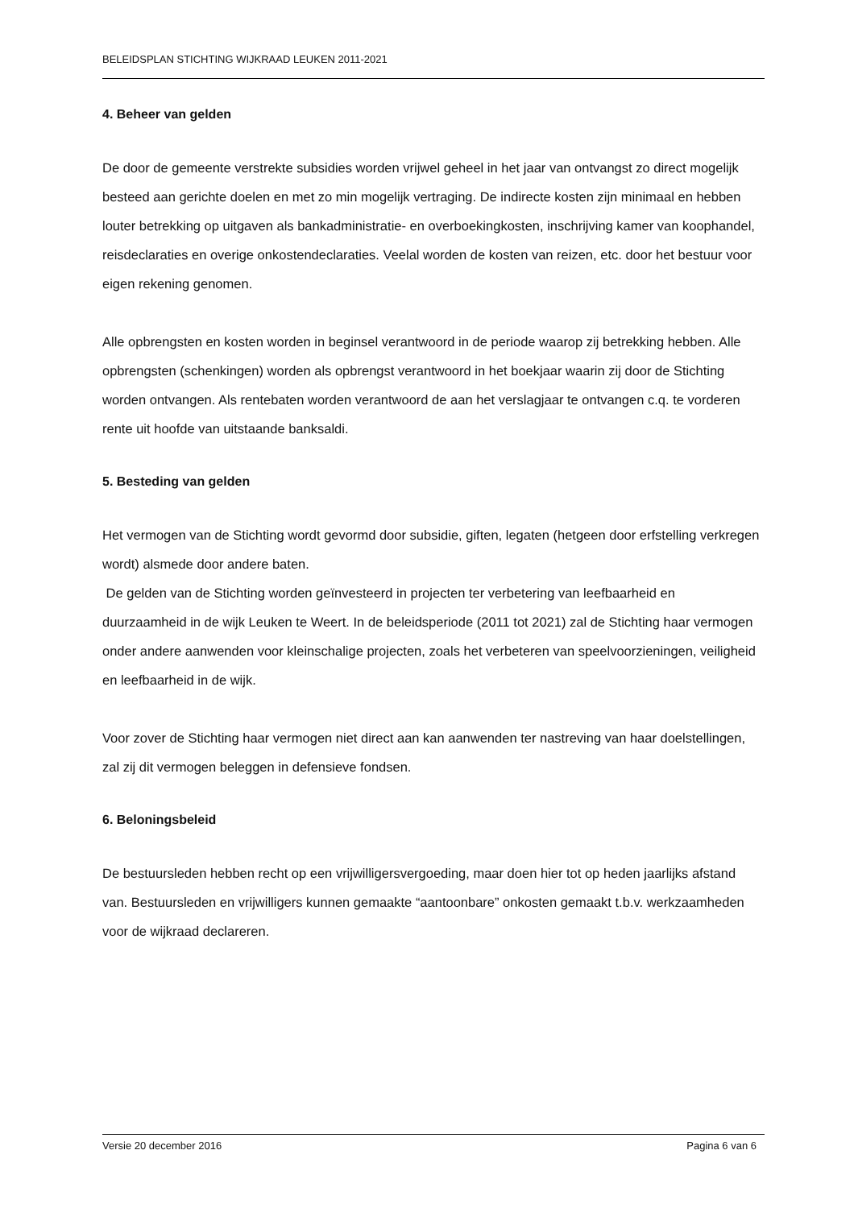BELEIDSPLAN STICHTING WIJKRAAD LEUKEN 2011-2021
4. Beheer van gelden
De door de gemeente verstrekte subsidies worden vrijwel geheel in het jaar van ontvangst zo direct mogelijk besteed aan gerichte doelen en met zo min mogelijk vertraging. De indirecte kosten zijn minimaal en hebben louter betrekking op uitgaven als bankadministratie- en overboekingkosten, inschrijving kamer van koophandel, reisdeclaraties en overige onkostendeclaraties. Veelal worden de kosten van reizen, etc. door het bestuur voor eigen rekening genomen.
Alle opbrengsten en kosten worden in beginsel verantwoord in de periode waarop zij betrekking hebben. Alle opbrengsten (schenkingen) worden als opbrengst verantwoord in het boekjaar waarin zij door de Stichting worden ontvangen. Als rentebaten worden verantwoord de aan het verslagjaar te ontvangen c.q. te vorderen rente uit hoofde van uitstaande banksaldi.
5. Besteding van gelden
Het vermogen van de Stichting wordt gevormd door subsidie, giften, legaten (hetgeen door erfstelling verkregen wordt) alsmede door andere baten.
De gelden van de Stichting worden geïnvesteerd in projecten ter verbetering van leefbaarheid en duurzaamheid in de wijk Leuken te Weert. In de beleidsperiode (2011 tot 2021) zal de Stichting haar vermogen onder andere aanwenden voor kleinschalige projecten, zoals het verbeteren van speelvoorzieningen, veiligheid en leefbaarheid in de wijk.
Voor zover de Stichting haar vermogen niet direct aan kan aanwenden ter nastreving van haar doelstellingen, zal zij dit vermogen beleggen in defensieve fondsen.
6. Beloningsbeleid
De bestuursleden hebben recht op een vrijwilligersvergoeding, maar doen hier tot op heden jaarlijks afstand van. Bestuursleden en vrijwilligers kunnen gemaakte “aantoonbare” onkosten gemaakt t.b.v. werkzaamheden voor de wijkraad declareren.
Versie 20 december 2016 Pagina 6 van 6